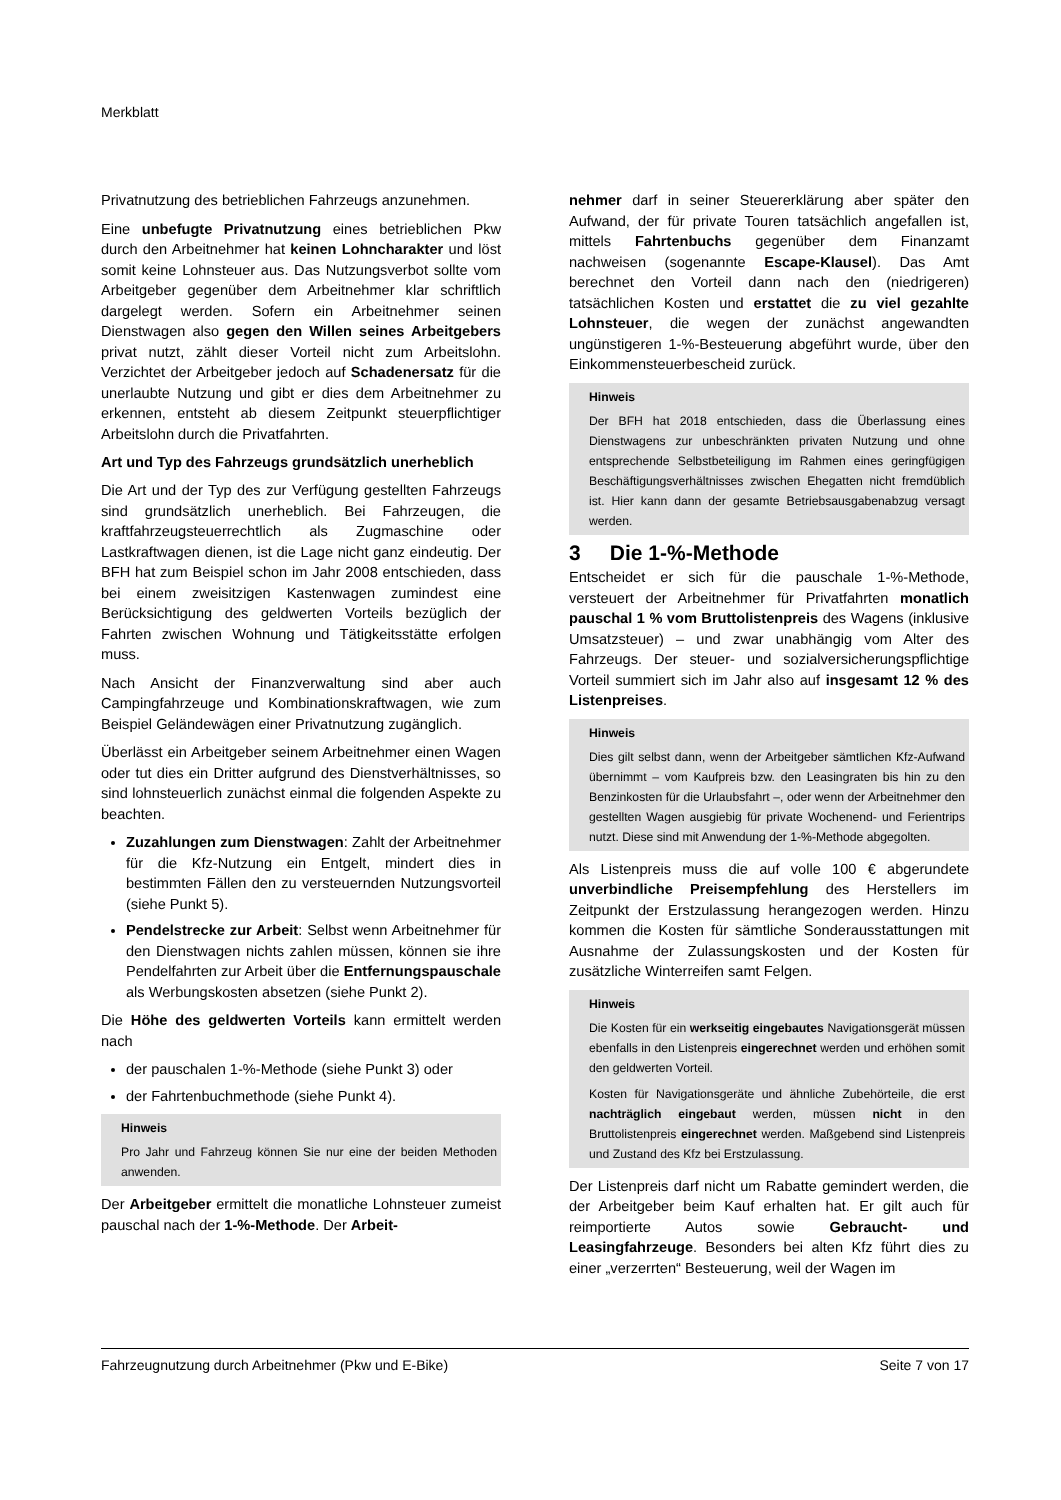Merkblatt
Privatnutzung des betrieblichen Fahrzeugs anzunehmen.
Eine unbefugte Privatnutzung eines betrieblichen Pkw durch den Arbeitnehmer hat keinen Lohncharakter und löst somit keine Lohnsteuer aus. Das Nutzungsverbot sollte vom Arbeitgeber gegenüber dem Arbeitnehmer klar schriftlich dargelegt werden. Sofern ein Arbeitnehmer seinen Dienstwagen also gegen den Willen seines Arbeitgebers privat nutzt, zählt dieser Vorteil nicht zum Arbeitslohn. Verzichtet der Arbeitgeber jedoch auf Schadenersatz für die unerlaubte Nutzung und gibt er dies dem Arbeitnehmer zu erkennen, entsteht ab diesem Zeitpunkt steuerpflichtiger Arbeitslohn durch die Privatfahrten.
Art und Typ des Fahrzeugs grundsätzlich unerheblich
Die Art und der Typ des zur Verfügung gestellten Fahrzeugs sind grundsätzlich unerheblich. Bei Fahrzeugen, die kraftfahrzeugsteuerrechtlich als Zugmaschine oder Lastkraftwagen dienen, ist die Lage nicht ganz eindeutig. Der BFH hat zum Beispiel schon im Jahr 2008 entschieden, dass bei einem zweisitzigen Kastenwagen zumindest eine Berücksichtigung des geldwerten Vorteils bezüglich der Fahrten zwischen Wohnung und Tätigkeitsstätte erfolgen muss.
Nach Ansicht der Finanzverwaltung sind aber auch Campingfahrzeuge und Kombinationskraftwagen, wie zum Beispiel Geländewägen einer Privatnutzung zugänglich.
Überlässt ein Arbeitgeber seinem Arbeitnehmer einen Wagen oder tut dies ein Dritter aufgrund des Dienstverhältnisses, so sind lohnsteuerlich zunächst einmal die folgenden Aspekte zu beachten.
Zuzahlungen zum Dienstwagen: Zahlt der Arbeitnehmer für die Kfz-Nutzung ein Entgelt, mindert dies in bestimmten Fällen den zu versteuernden Nutzungsvorteil (siehe Punkt 5).
Pendelstrecke zur Arbeit: Selbst wenn Arbeitnehmer für den Dienstwagen nichts zahlen müssen, können sie ihre Pendelfahrten zur Arbeit über die Entfernungspauschale als Werbungskosten absetzen (siehe Punkt 2).
Die Höhe des geldwerten Vorteils kann ermittelt werden nach
der pauschalen 1-%-Methode (siehe Punkt 3) oder
der Fahrtenbuchmethode (siehe Punkt 4).
Hinweis
Pro Jahr und Fahrzeug können Sie nur eine der beiden Methoden anwenden.
Der Arbeitgeber ermittelt die monatliche Lohnsteuer zumeist pauschal nach der 1-%-Methode. Der Arbeit-
nehmer darf in seiner Steuererklärung aber später den Aufwand, der für private Touren tatsächlich angefallen ist, mittels Fahrtenbuchs gegenüber dem Finanzamt nachweisen (sogenannte Escape-Klausel). Das Amt berechnet den Vorteil dann nach den (niedrigeren) tatsächlichen Kosten und erstattet die zu viel gezahlte Lohnsteuer, die wegen der zunächst angewandten ungünstigeren 1-%-Besteuerung abgeführt wurde, über den Einkommensteuerbescheid zurück.
Hinweis
Der BFH hat 2018 entschieden, dass die Überlassung eines Dienstwagens zur unbeschränkten privaten Nutzung und ohne entsprechende Selbstbeteiligung im Rahmen eines geringfügigen Beschäftigungsverhältnisses zwischen Ehegatten nicht fremdüblich ist. Hier kann dann der gesamte Betriebsausgabenabzug versagt werden.
3 Die 1-%-Methode
Entscheidet er sich für die pauschale 1-%-Methode, versteuert der Arbeitnehmer für Privatfahrten monatlich pauschal 1 % vom Bruttolistenpreis des Wagens (inklusive Umsatzsteuer) – und zwar unabhängig vom Alter des Fahrzeugs. Der steuer- und sozialversicherungspflichtige Vorteil summiert sich im Jahr also auf insgesamt 12 % des Listenpreises.
Hinweis
Dies gilt selbst dann, wenn der Arbeitgeber sämtlichen Kfz-Aufwand übernimmt – vom Kaufpreis bzw. den Leasingraten bis hin zu den Benzinkosten für die Urlaubsfahrt –, oder wenn der Arbeitnehmer den gestellten Wagen ausgiebig für private Wochenend- und Ferientrips nutzt. Diese sind mit Anwendung der 1-%-Methode abgegolten.
Als Listenpreis muss die auf volle 100 € abgerundete unverbindliche Preisempfehlung des Herstellers im Zeitpunkt der Erstzulassung herangezogen werden. Hinzu kommen die Kosten für sämtliche Sonderausstattungen mit Ausnahme der Zulassungskosten und der Kosten für zusätzliche Winterreifen samt Felgen.
Hinweis
Die Kosten für ein werkseitig eingebautes Navigationsgerät müssen ebenfalls in den Listenpreis eingerechnet werden und erhöhen somit den geldwerten Vorteil.
Kosten für Navigationsgeräte und ähnliche Zubehörteile, die erst nachträglich eingebaut werden, müssen nicht in den Bruttolistenpreis eingerechnet werden. Maßgebend sind Listenpreis und Zustand des Kfz bei Erstzulassung.
Der Listenpreis darf nicht um Rabatte gemindert werden, die der Arbeitgeber beim Kauf erhalten hat. Er gilt auch für reimportierte Autos sowie Gebraucht- und Leasingfahrzeuge. Besonders bei alten Kfz führt dies zu einer „verzerrten“ Besteuerung, weil der Wagen im
Fahrzeugnutzung durch Arbeitnehmer (Pkw und E-Bike) Seite 7 von 17